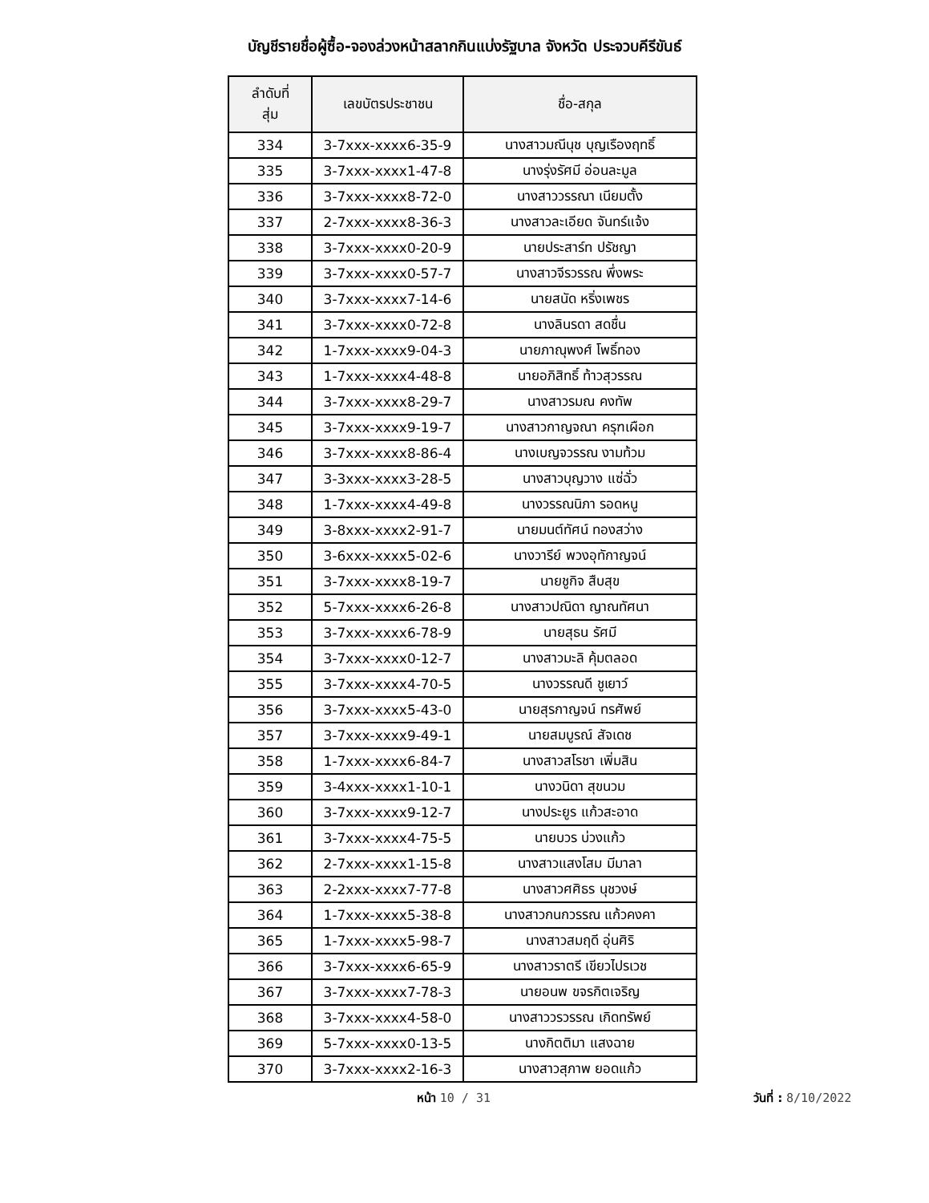บัญชีรายชื่อผู้ซื้อ-จองล่วงหน้าสลากกินแบ่งรัฐบาล จังหวัด ประจวบคีรีขันธ์
| ลำดับที่ สุ่ม | เลขบัตรประชาชน | ชื่อ-สกุล |
| --- | --- | --- |
| 334 | 3-7xxx-xxxx6-35-9 | นางสาวมณีนุช บุญเรืองฤทธิ์ |
| 335 | 3-7xxx-xxxx1-47-8 | นางรุ่งรัศมี อ่อนละมูล |
| 336 | 3-7xxx-xxxx8-72-0 | นางสาววรรณา เนียมตั้ง |
| 337 | 2-7xxx-xxxx8-36-3 | นางสาวละเอียด จันทร์แจ้ง |
| 338 | 3-7xxx-xxxx0-20-9 | นายประสาร์ท ปรัชญา |
| 339 | 3-7xxx-xxxx0-57-7 | นางสาวจีรวรรณ พึ่งพระ |
| 340 | 3-7xxx-xxxx7-14-6 | นายสนัด หริ่งเพชร |
| 341 | 3-7xxx-xxxx0-72-8 | นางลินรดา สดชื่น |
| 342 | 1-7xxx-xxxx9-04-3 | นายภาณุพงศ์ โพธิ์ทอง |
| 343 | 1-7xxx-xxxx4-48-8 | นายอภิสิทธิ์ ท้าวสุวรรณ |
| 344 | 3-7xxx-xxxx8-29-7 | นางสาวรมณ คงทัพ |
| 345 | 3-7xxx-xxxx9-19-7 | นางสาวกาญจณา ครุฑเผือก |
| 346 | 3-7xxx-xxxx8-86-4 | นางเบญจวรรณ งามท้วม |
| 347 | 3-3xxx-xxxx3-28-5 | นางสาวบุญวาง แซ่ฉั่ว |
| 348 | 1-7xxx-xxxx4-49-8 | นางวรรณนิภา รอดหนู |
| 349 | 3-8xxx-xxxx2-91-7 | นายมนต์ทัศน์ ทองสว่าง |
| 350 | 3-6xxx-xxxx5-02-6 | นางวารีย์ พวงอุทักาญจน์ |
| 351 | 3-7xxx-xxxx8-19-7 | นายชูกิจ สืบสุข |
| 352 | 5-7xxx-xxxx6-26-8 | นางสาวปณิดา ญาณทัศนา |
| 353 | 3-7xxx-xxxx6-78-9 | นายสุธน รัศมี |
| 354 | 3-7xxx-xxxx0-12-7 | นางสาวมะลิ คุ้มตลอด |
| 355 | 3-7xxx-xxxx4-70-5 | นางวรรณดี ชูเยาว์ |
| 356 | 3-7xxx-xxxx5-43-0 | นายสุรกาญจน์ ทรศัพย์ |
| 357 | 3-7xxx-xxxx9-49-1 | นายสมบูรณ์ สัจเดช |
| 358 | 1-7xxx-xxxx6-84-7 | นางสาวสโรชา เพิ่มสิน |
| 359 | 3-4xxx-xxxx1-10-1 | นางวนิดา สุขนวม |
| 360 | 3-7xxx-xxxx9-12-7 | นางประยูร แก้วสะอาด |
| 361 | 3-7xxx-xxxx4-75-5 | นายบวร บ่วงแก้ว |
| 362 | 2-7xxx-xxxx1-15-8 | นางสาวแสงโสม มีมาลา |
| 363 | 2-2xxx-xxxx7-77-8 | นางสาวศศิธร นุชวงษ์ |
| 364 | 1-7xxx-xxxx5-38-8 | นางสาวกนกวรรณ แก้วคงคา |
| 365 | 1-7xxx-xxxx5-98-7 | นางสาวสมฤดี อุ่นศิริ |
| 366 | 3-7xxx-xxxx6-65-9 | นางสาวราตรี เขียวไปรเวช |
| 367 | 3-7xxx-xxxx7-78-3 | นายอนพ ขจรกิตเจริญ |
| 368 | 3-7xxx-xxxx4-58-0 | นางสาววรวรรณ เกิดทรัพย์ |
| 369 | 5-7xxx-xxxx0-13-5 | นางกิตติมา แสงฉาย |
| 370 | 3-7xxx-xxxx2-16-3 | นางสาวสุภาพ ยอดแก้ว |
หน้า 10 / 31 วันที่ : 8/10/2022